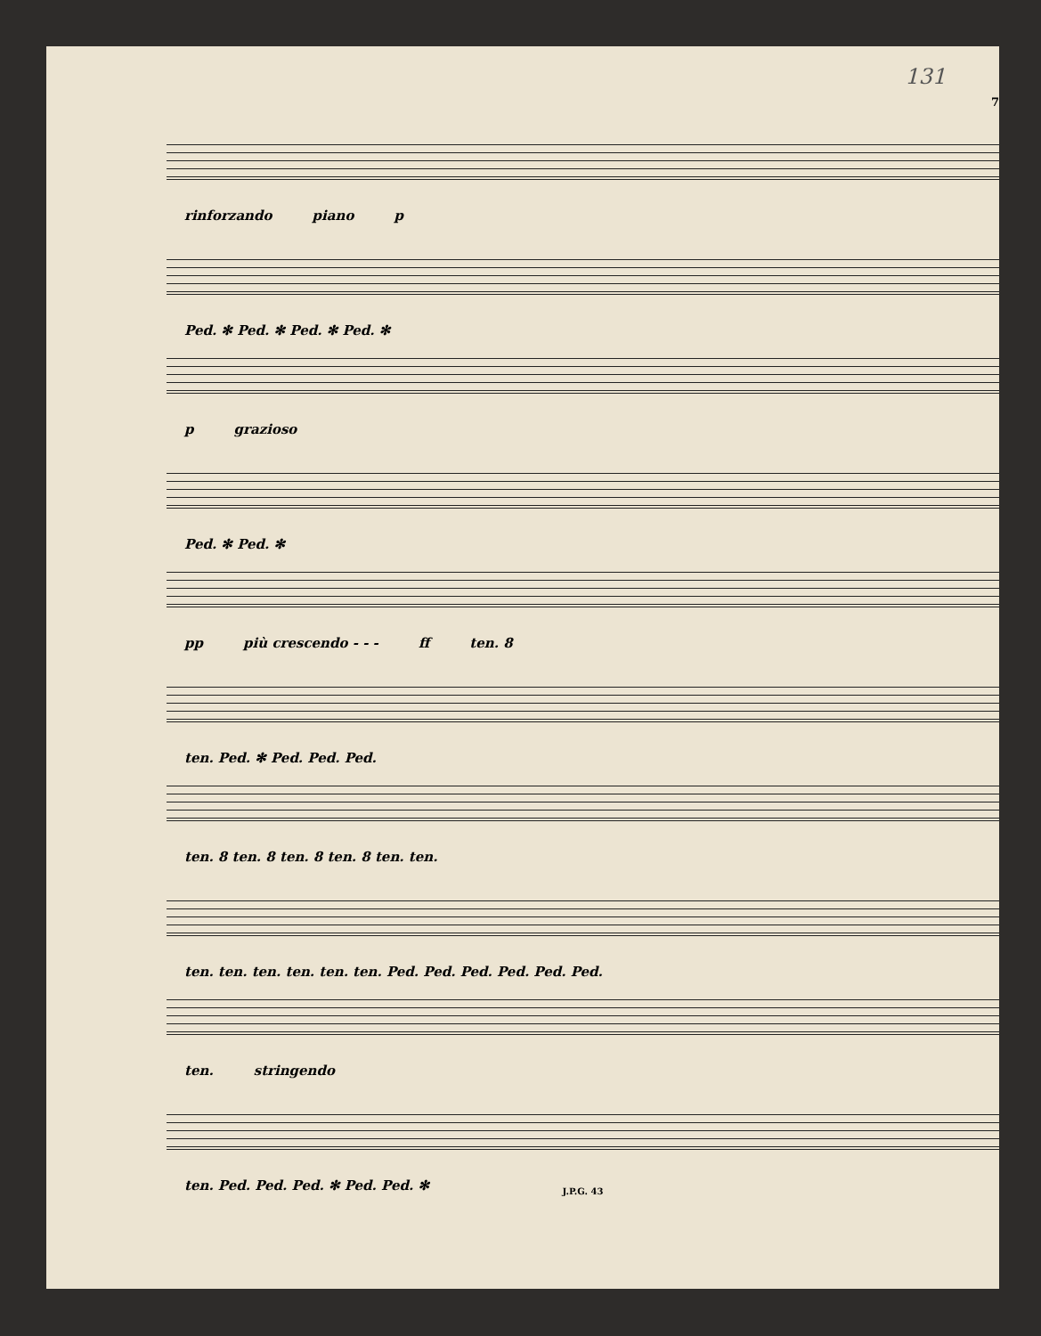131
7
rinforzando piano p
Ped. ✻ Ped. ✻ Ped. ✻ Ped. ✻
p grazioso
Ped. ✻ Ped. ✻
pp più crescendo - - - ff ten. 8
ten. Ped. ✻ Ped. Ped. Ped.
ten. 8 ten. 8 ten. 8 ten. 8 ten. ten.
ten. ten. ten. ten. ten. ten. Ped. Ped. Ped. Ped. Ped. Ped.
ten. stringendo
ten. Ped. Ped. Ped. ✻ Ped. Ped. ✻
J.P.G. 43